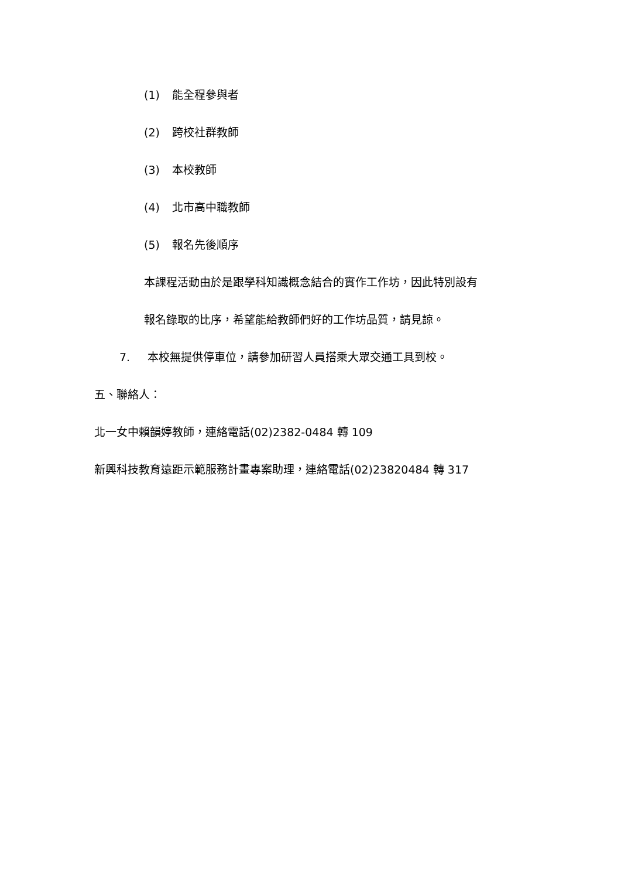(1) 能全程參與者
(2) 跨校社群教師
(3) 本校教師
(4) 北市高中職教師
(5) 報名先後順序
本課程活動由於是跟學科知識概念結合的實作工作坊，因此特別設有
報名錄取的比序，希望能給教師們好的工作坊品質，請見諒。
7. 本校無提供停車位，請參加研習人員搭乘大眾交通工具到校。
五、聯絡人：
北一女中賴韻婷教師，連絡電話(02)2382-0484 轉 109
新興科技教育遠距示範服務計畫專案助理，連絡電話(02)23820484 轉 317